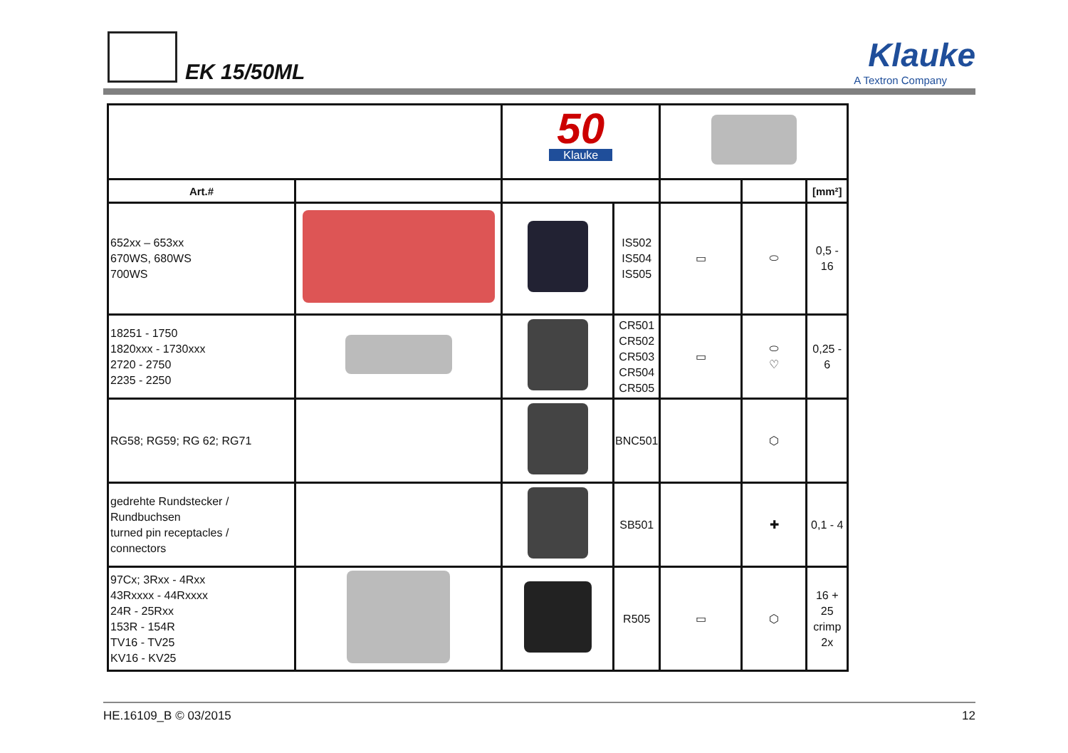EK 15/50ML
Klauke
A Textron Company
| | | 50 Klauke | | | | |
| Art.# | | | | | | [mm²] |
| 652xx – 653xx 670WS, 680WS 700WS | | | IS502 IS504 IS505 | ▭ | ⬭ | 0,5 - 16 |
| 18251 - 1750 1820xxx - 1730xxx 2720 - 2750 2235 - 2250 | | | CR501 CR502 CR503 CR504 CR505 | ▭ | ⬭ ♡ | 0,25 - 6 |
| RG58; RG59; RG 62; RG71 | | | BNC501 | | ⬡ | |
| gedrehte Rundstecker / Rundbuchsen turned pin receptacles / connectors | | | SB501 | | ✚ | 0,1 - 4 |
| 97Cx; 3Rxx - 4Rxx 43Rxxxx - 44Rxxxx 24R - 25Rxx 153R - 154R TV16 - TV25 KV16 - KV25 | | | R505 | ▭ | ⬡ | 16 + 25 crimp 2x |
HE.16109_B © 03/2015 12